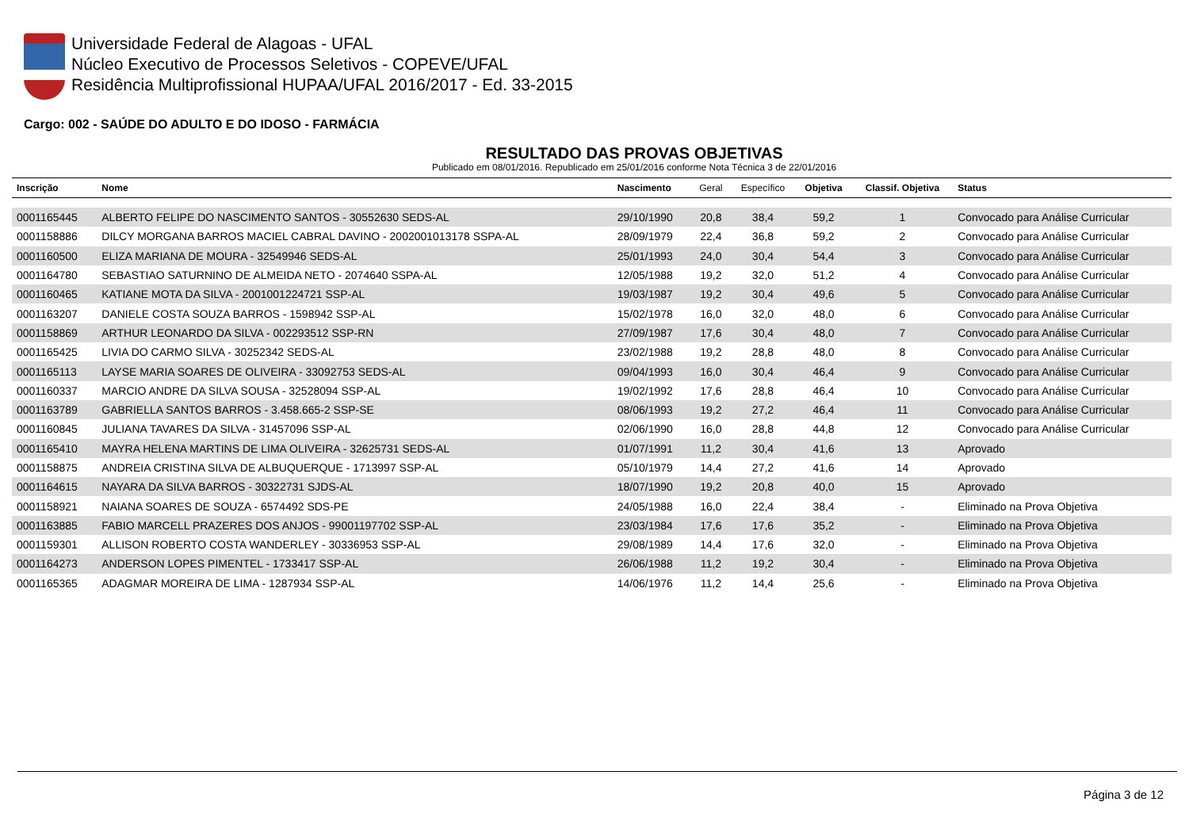Universidade Federal de Alagoas - UFAL
Núcleo Executivo de Processos Seletivos - COPEVE/UFAL
Residência Multiprofissional HUPAA/UFAL 2016/2017 - Ed. 33-2015
Cargo: 002 - SAÚDE DO ADULTO E DO IDOSO - FARMÁCIA
RESULTADO DAS PROVAS OBJETIVAS
Publicado em 08/01/2016. Republicado em 25/01/2016 conforme Nota Técnica 3 de 22/01/2016
| Inscrição | Nome | Nascimento | Geral | Específico | Objetiva | Classif. Objetiva | Status |
| --- | --- | --- | --- | --- | --- | --- | --- |
| 0001165445 | ALBERTO FELIPE DO NASCIMENTO SANTOS - 30552630 SEDS-AL | 29/10/1990 | 20,8 | 38,4 | 59,2 | 1 | Convocado para Análise Curricular |
| 0001158886 | DILCY MORGANA BARROS MACIEL CABRAL DAVINO - 2002001013178 SSPA-AL | 28/09/1979 | 22,4 | 36,8 | 59,2 | 2 | Convocado para Análise Curricular |
| 0001160500 | ELIZA MARIANA DE MOURA - 32549946 SEDS-AL | 25/01/1993 | 24,0 | 30,4 | 54,4 | 3 | Convocado para Análise Curricular |
| 0001164780 | SEBASTIAO SATURNINO DE ALMEIDA NETO - 2074640 SSPA-AL | 12/05/1988 | 19,2 | 32,0 | 51,2 | 4 | Convocado para Análise Curricular |
| 0001160465 | KATIANE MOTA DA SILVA - 2001001224721 SSP-AL | 19/03/1987 | 19,2 | 30,4 | 49,6 | 5 | Convocado para Análise Curricular |
| 0001163207 | DANIELE COSTA SOUZA BARROS - 1598942 SSP-AL | 15/02/1978 | 16,0 | 32,0 | 48,0 | 6 | Convocado para Análise Curricular |
| 0001158869 | ARTHUR LEONARDO DA SILVA - 002293512 SSP-RN | 27/09/1987 | 17,6 | 30,4 | 48,0 | 7 | Convocado para Análise Curricular |
| 0001165425 | LIVIA DO CARMO SILVA - 30252342 SEDS-AL | 23/02/1988 | 19,2 | 28,8 | 48,0 | 8 | Convocado para Análise Curricular |
| 0001165113 | LAYSE MARIA SOARES DE OLIVEIRA - 33092753 SEDS-AL | 09/04/1993 | 16,0 | 30,4 | 46,4 | 9 | Convocado para Análise Curricular |
| 0001160337 | MARCIO ANDRE DA SILVA SOUSA - 32528094 SSP-AL | 19/02/1992 | 17,6 | 28,8 | 46,4 | 10 | Convocado para Análise Curricular |
| 0001163789 | GABRIELLA SANTOS BARROS - 3.458.665-2 SSP-SE | 08/06/1993 | 19,2 | 27,2 | 46,4 | 11 | Convocado para Análise Curricular |
| 0001160845 | JULIANA TAVARES DA SILVA - 31457096 SSP-AL | 02/06/1990 | 16,0 | 28,8 | 44,8 | 12 | Convocado para Análise Curricular |
| 0001165410 | MAYRA HELENA MARTINS DE LIMA OLIVEIRA - 32625731 SEDS-AL | 01/07/1991 | 11,2 | 30,4 | 41,6 | 13 | Aprovado |
| 0001158875 | ANDREIA CRISTINA SILVA DE ALBUQUERQUE - 1713997 SSP-AL | 05/10/1979 | 14,4 | 27,2 | 41,6 | 14 | Aprovado |
| 0001164615 | NAYARA DA SILVA BARROS - 30322731 SJDS-AL | 18/07/1990 | 19,2 | 20,8 | 40,0 | 15 | Aprovado |
| 0001158921 | NAIANA SOARES DE SOUZA - 6574492 SDS-PE | 24/05/1988 | 16,0 | 22,4 | 38,4 | - | Eliminado na Prova Objetiva |
| 0001163885 | FABIO MARCELL PRAZERES DOS ANJOS - 99001197702 SSP-AL | 23/03/1984 | 17,6 | 17,6 | 35,2 | - | Eliminado na Prova Objetiva |
| 0001159301 | ALLISON ROBERTO COSTA WANDERLEY - 30336953 SSP-AL | 29/08/1989 | 14,4 | 17,6 | 32,0 | - | Eliminado na Prova Objetiva |
| 0001164273 | ANDERSON LOPES PIMENTEL - 1733417 SSP-AL | 26/06/1988 | 11,2 | 19,2 | 30,4 | - | Eliminado na Prova Objetiva |
| 0001165365 | ADAGMAR MOREIRA DE LIMA - 1287934 SSP-AL | 14/06/1976 | 11,2 | 14,4 | 25,6 | - | Eliminado na Prova Objetiva |
Página 3 de 12